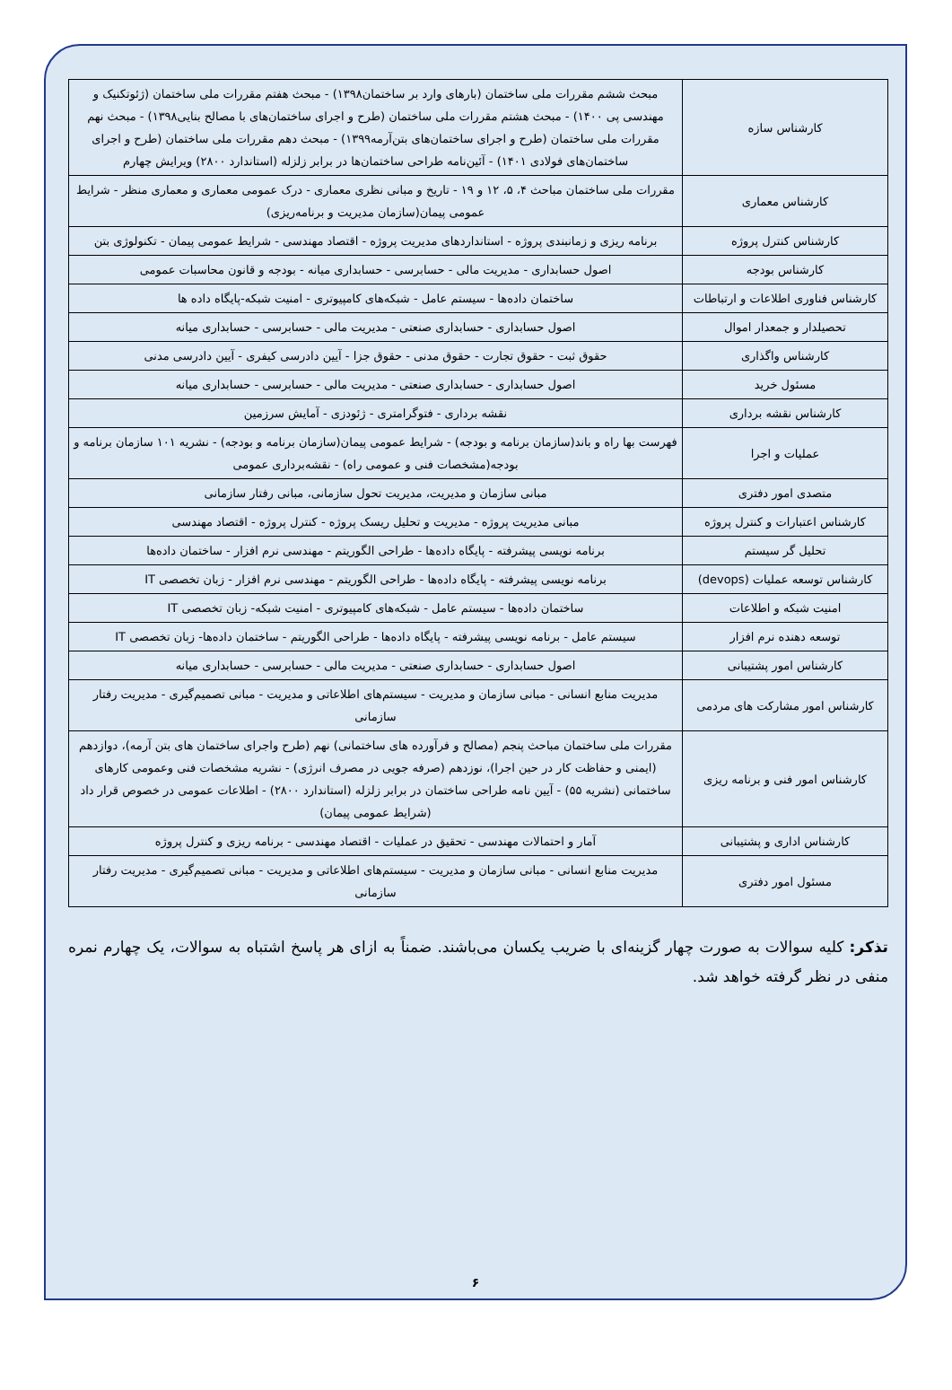| کارشناس سازه | مبحث ششم مقررات ملی ساختمان (بارهای وارد بر ساختمان۱۳۹۸) - مبحث هفتم مقررات ملی ساختمان (ژئوتکنیک و مهندسی پی ۱۴۰۰) - مبحث هشتم مقررات ملی ساختمان (طرح و اجرای ساختمان‌های با مصالح بنایی۱۳۹۸) - مبحث نهم مقررات ملی ساختمان (طرح و اجرای ساختمان‌های بتن‌آرمه۱۳۹۹) - مبحث دهم مقررات ملی ساختمان (طرح و اجرای ساختمان‌های فولادی ۱۴۰۱) - آئین‌نامه طراحی ساختمان‌ها در برابر زلزله (استاندارد ۲۸۰۰) ویرایش چهارم |
| کارشناس معماری | مقررات ملی ساختمان مباحث ۴، ۵، ۱۲ و ۱۹ - تاریخ و مبانی نظری معماری - درک عمومی معماری و معماری منظر - شرایط عمومی پیمان(سازمان مدیریت و برنامه‌ریزی) |
| کارشناس کنترل پروژه | برنامه ریزی و زمانبندی پروژه - استانداردهای مدیریت پروژه - اقتصاد مهندسی - شرایط عمومی پیمان - تکنولوژی بتن |
| کارشناس بودجه | اصول حسابداری - مدیریت مالی - حسابرسی - حسابداری میانه - بودجه و قانون محاسبات عمومی |
| کارشناس فناوری اطلاعات و ارتباطات | ساختمان داده‌ها - سیستم عامل - شبکه‌های کامپیوتری - امنیت شبکه-پایگاه داده ها |
| تحصیلدار و جمعدار اموال | اصول حسابداری - حسابداری صنعتی - مدیریت مالی - حسابرسی - حسابداری میانه |
| کارشناس واگذاری | حقوق ثبت - حقوق تجارت - حقوق مدنی - حقوق جزا - آیین دادرسی کیفری - آیین دادرسی مدنی |
| مسئول خرید | اصول حسابداری - حسابداری صنعتی - مدیریت مالی - حسابرسی - حسابداری میانه |
| کارشناس نقشه برداری | نقشه برداری - فتوگرامتری - ژئودزی - آمایش سرزمین |
| عملیات و اجرا | فهرست بها راه و باند(سازمان برنامه و بودجه) - شرایط عمومی پیمان(سازمان برنامه و بودجه) - نشریه ۱۰۱ سازمان برنامه و بودجه(مشخصات فنی و عمومی راه) - نقشه‌برداری عمومی |
| متصدی امور دفتری | مبانی سازمان و مدیریت، مدیریت تحول سازمانی، مبانی رفتار سازمانی |
| کارشناس اعتبارات و کنترل پروژه | مبانی مدیریت پروژه - مدیریت و تحلیل ریسک پروژه - کنترل پروژه - اقتصاد مهندسی |
| تحلیل گر سیستم | برنامه نویسی پیشرفته - پایگاه داده‌ها - طراحی الگوریتم - مهندسی نرم افزار - ساختمان داده‌ها |
| کارشناس توسعه عملیات (devops) | برنامه نویسی پیشرفته - پایگاه داده‌ها - طراحی الگوریتم - مهندسی نرم افزار - زبان تخصصی IT |
| امنیت شبکه و اطلاعات | ساختمان داده‌ها - سیستم عامل - شبکه‌های کامپیوتری - امنیت شبکه- زبان تخصصی IT |
| توسعه دهنده نرم افزار | سیستم عامل - برنامه نویسی پیشرفته - پایگاه داده‌ها - طراحی الگوریتم - ساختمان داده‌ها- زبان تخصصی IT |
| کارشناس امور پشتیبانی | اصول حسابداری - حسابداری صنعتی - مدیریت مالی - حسابرسی - حسابداری میانه |
| کارشناس امور مشارکت های مردمی | مدیریت منابع انسانی - مبانی سازمان و مدیریت - سیستم‌های اطلاعاتی و مدیریت - مبانی تصمیم‌گیری - مدیریت رفتار سازمانی |
| کارشناس امور فنی و برنامه ریزی | مقررات ملی ساختمان مباحث پنجم (مصالح و فرآورده های ساختمانی) نهم (طرح واجرای ساختمان های بتن آرمه)، دوازدهم (ایمنی و حفاظت کار در حین اجرا)، نوزدهم (صرفه جویی در مصرف انرژی) - نشریه مشخصات فنی وعمومی کارهای ساختمانی (نشریه ۵۵) - آیین نامه طراحی ساختمان در برابر زلزله (استاندارد ۲۸۰۰) - اطلاعات عمومی در خصوص قرار داد (شرایط عمومی پیمان) |
| کارشناس اداری و پشتیبانی | آمار و احتمالات مهندسی - تحقیق در عملیات - اقتصاد مهندسی - برنامه ریزی و کنترل پروژه |
| مسئول امور دفتری | مدیریت منابع انسانی - مبانی سازمان و مدیریت - سیستم‌های اطلاعاتی و مدیریت - مبانی تصمیم‌گیری - مدیریت رفتار سازمانی |
تذکر: کلیه سوالات به صورت چهار گزینه‌ای با ضریب یکسان می‌باشند. ضمناً به ازای هر پاسخ اشتباه به سوالات، یک چهارم نمره منفی در نظر گرفته خواهد شد.
۶